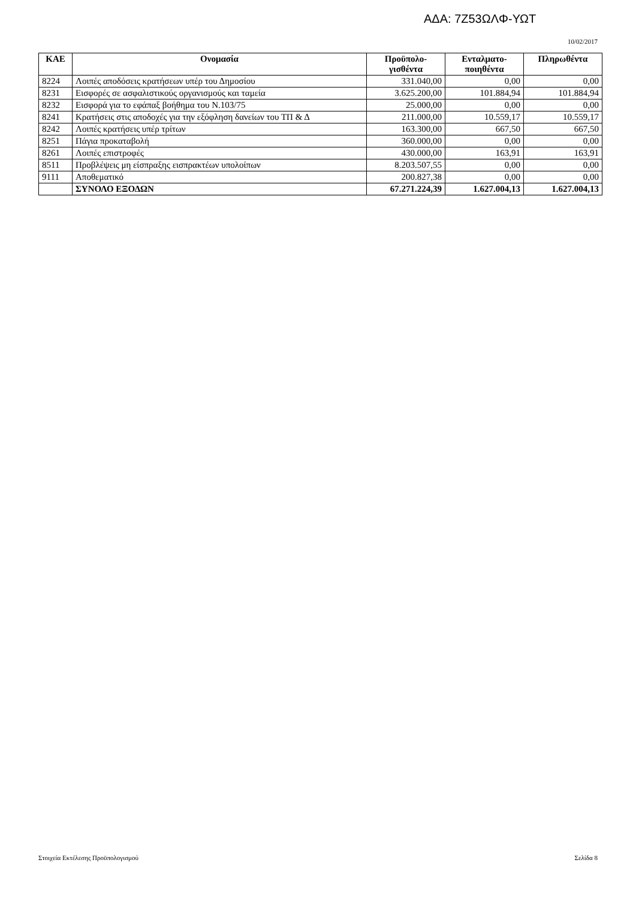ΑΔΑ: 7Ζ53ΩΛΦ-ΥΩΤ
10/02/2017
| ΚΑΕ | Ονομασία | Προϋπολο- γισθέντα | Ενταλματο- ποιηθέντα | Πληρωθέντα |
| --- | --- | --- | --- | --- |
| 8224 | Λοιπές αποδόσεις κρατήσεων υπέρ του Δημοσίου | 331.040,00 | 0,00 | 0,00 |
| 8231 | Εισφορές σε ασφαλιστικούς οργανισμούς και ταμεία | 3.625.200,00 | 101.884,94 | 101.884,94 |
| 8232 | Εισφορά για το εφάπαξ βοήθημα του Ν.103/75 | 25.000,00 | 0,00 | 0,00 |
| 8241 | Κρατήσεις στις αποδοχές για την εξόφληση δανείων του ΤΠ & Δ | 211.000,00 | 10.559,17 | 10.559,17 |
| 8242 | Λοιπές κρατήσεις υπέρ τρίτων | 163.300,00 | 667,50 | 667,50 |
| 8251 | Πάγια προκαταβολή | 360.000,00 | 0,00 | 0,00 |
| 8261 | Λοιπές επιστροφές | 430.000,00 | 163,91 | 163,91 |
| 8511 | Προβλέψεις μη είσπραξης εισπρακτέων υπολοίπων | 8.203.507,55 | 0,00 | 0,00 |
| 9111 | Αποθεματικό | 200.827,38 | 0,00 | 0,00 |
| | ΣΥΝΟΛΟ ΕΞΟΔΩΝ | 67.271.224,39 | 1.627.004,13 | 1.627.004,13 |
Στοιχεία Εκτέλεσης Προϋπολογισμού Σελίδα 8